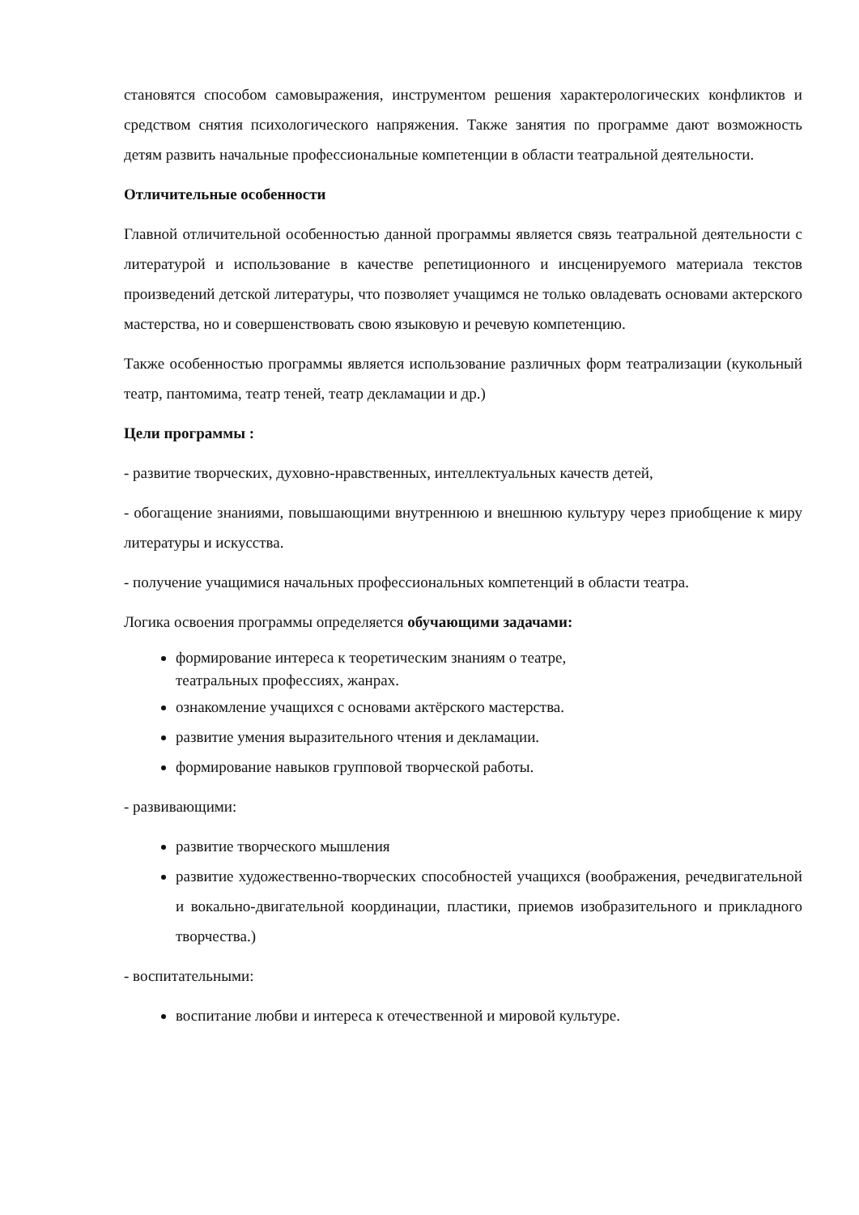становятся способом самовыражения, инструментом решения характерологических конфликтов и средством снятия психологического напряжения. Также занятия по программе дают возможность детям развить начальные профессиональные компетенции в области театральной деятельности.
Отличительные особенности
Главной отличительной особенностью данной программы является связь театральной деятельности с литературой и использование в качестве репетиционного и инсценируемого материала текстов произведений детской литературы, что позволяет учащимся не только овладевать основами актерского мастерства, но и совершенствовать свою языковую и речевую компетенцию.
Также особенностью программы является использование различных форм театрализации (кукольный театр, пантомима, театр теней, театр декламации и др.)
Цели программы :
- развитие творческих, духовно-нравственных, интеллектуальных качеств детей,
- обогащение знаниями, повышающими внутреннюю и внешнюю культуру через приобщение к миру литературы и искусства.
- получение учащимися начальных профессиональных компетенций в области театра.
Логика освоения программы определяется обучающими задачами:
формирование интереса к теоретическим знаниям о театре,
театральных профессиях, жанрах.
ознакомление учащихся с основами актёрского мастерства.
развитие умения выразительного чтения и декламации.
формирование навыков групповой творческой работы.
- развивающими:
развитие творческого мышления
развитие художественно-творческих способностей учащихся (воображения, речедвигательной и вокально-двигательной координации, пластики, приемов изобразительного и прикладного творчества.)
- воспитательными:
воспитание любви и интереса к отечественной и мировой культуре.